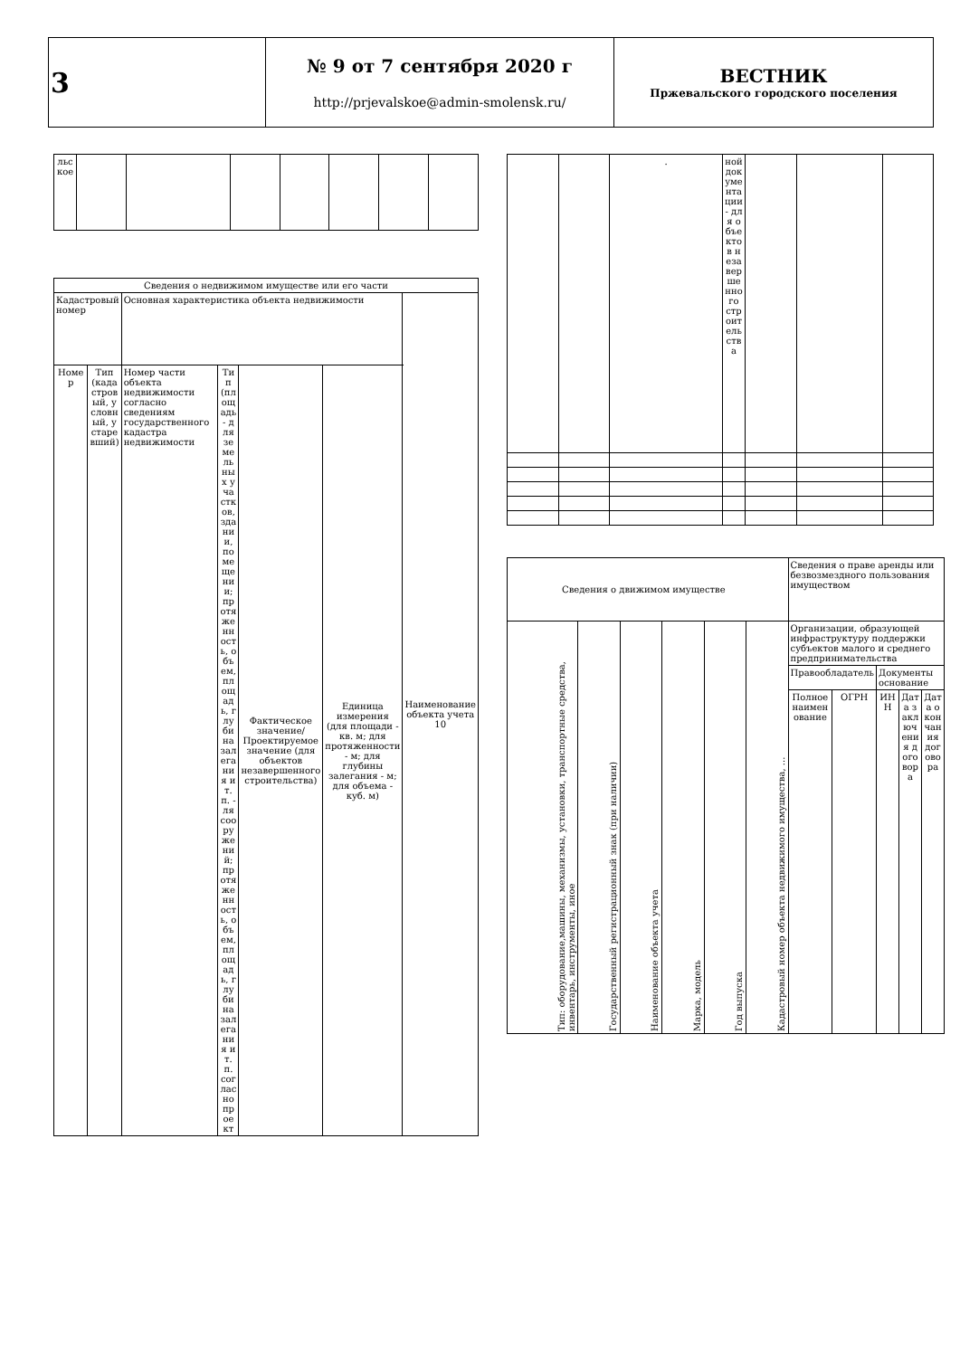| 3 | № 9 от 7 сентября 2020 г http://prjevalskoe@admin-smolensk.ru/ | ВЕСТНИК Пржевальского городского поселения |
| льское | | | | | | | |
| Сведения о недвижимом имуществе или его части | | | | | | |
| Кадастровый номер | | Основная характеристика объекта недвижимости | | | | Наименование объекта учета 10 |
| Номер | Тип (кадастровый, условный, устаревший) | Номер части объекта недвижимости согласно сведениям государственного кадастра недвижимости | Тип (площадь- для земельных участков, здании, помещении; протяженность, объем, площадь, глубина залегания и т.п. - ля сооружений; протяженность, объем, площадь, глубина залегания и т.п. согласно проект | Фактическое значение/ Проектируемое значение (для объектов незавершенного строительства) | Единица измерения (для площади - кв. м; для протяженности - м; для глубины залегания - м; для объема - куб. м) | |
| | | . | ной документации - для объектов незавершенного строительства | | | |
| Сведения о движимом имуществе | | | | | | Сведения о праве аренды или безвозмездного пользования имуществом | | | | |
| Тип: оборудование,машины, механизмы, установки, транспортные средства, инвентарь, инструменты, иное | Государственный регистрационный знак (при наличии) | Наименование объекта учета | Марка, модель | Год выпуска | Кадастровый номер объекта недвижимого имущества, ... | Организации, образующей инфраструктуру поддержки субъектов малого и среднего предпринимательства | | | | |
| | | | | | | Правообладатель | | Документы основание | | |
| | | | | | | Полное наименование | ОГРН | ИНН | Дата заключения договора | Дата окончания договора |